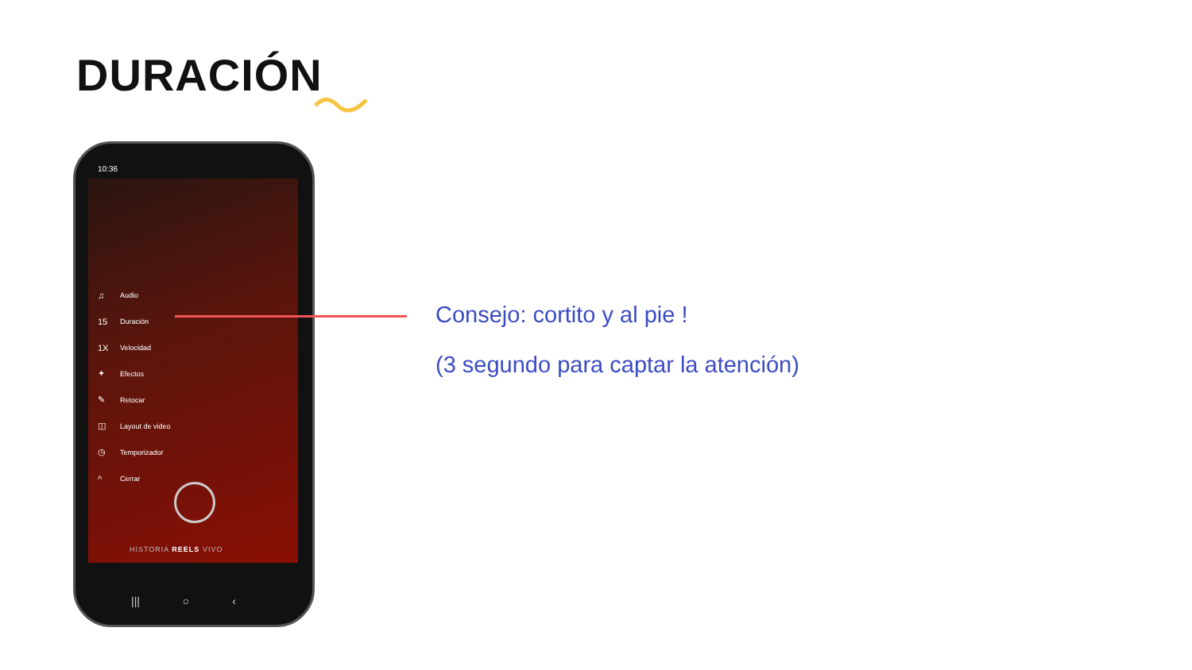DURACIÓN
10:36
♫ Audio
15 Duración
1X Velocidad
✦ Efectos
✎ Retocar
◫ Layout de video
◷ Temporizador
^ Cerrar
HISTORIA REELS VIVO
||| ○ ‹
Consejo: cortito y al pie !
(3 segundo para captar la atención)